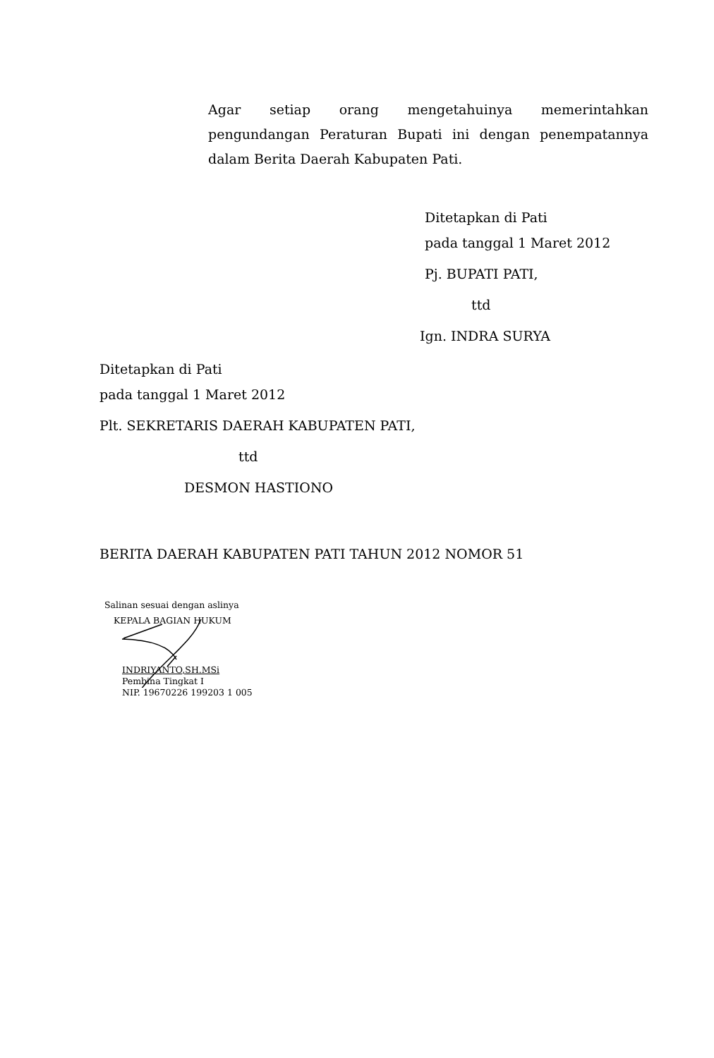Agar setiap orang mengetahuinya memerintahkan pengundangan Peraturan Bupati ini dengan penempatannya dalam Berita Daerah Kabupaten Pati.
Ditetapkan di Pati
pada tanggal 1 Maret 2012
Pj. BUPATI PATI,
ttd
Ign. INDRA SURYA
Ditetapkan di Pati
pada tanggal 1 Maret 2012
Plt. SEKRETARIS DAERAH KABUPATEN PATI,
ttd
DESMON HASTIONO
BERITA DAERAH KABUPATEN PATI TAHUN 2012 NOMOR 51
Salinan sesuai dengan aslinya
KEPALA BAGIAN HUKUM
INDRIYANTO,SH.MSi
Pembina Tingkat I
NIP. 19670226 199203 1 005